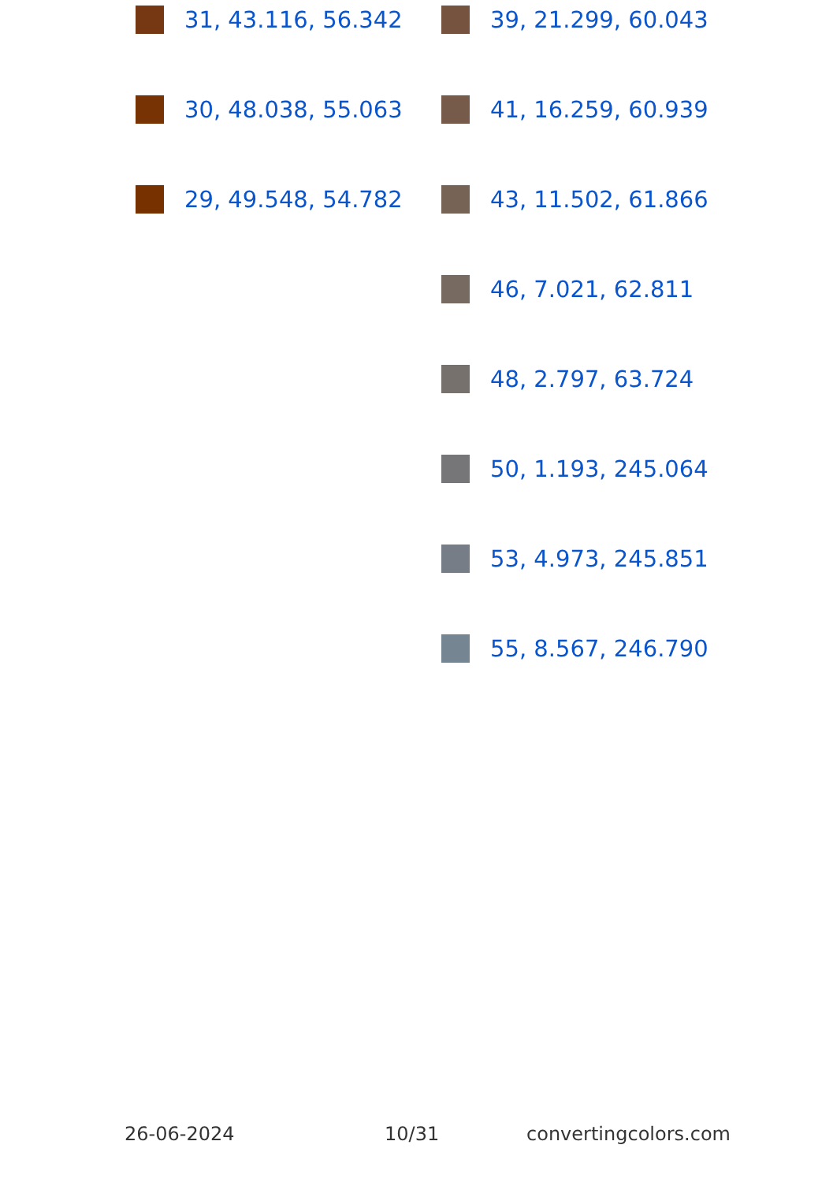31, 43.116, 56.342
30, 48.038, 55.063
29, 49.548, 54.782
39, 21.299, 60.043
41, 16.259, 60.939
43, 11.502, 61.866
46, 7.021, 62.811
48, 2.797, 63.724
50, 1.193, 245.064
53, 4.973, 245.851
55, 8.567, 246.790
26-06-2024 10/31 convertingcolors.com